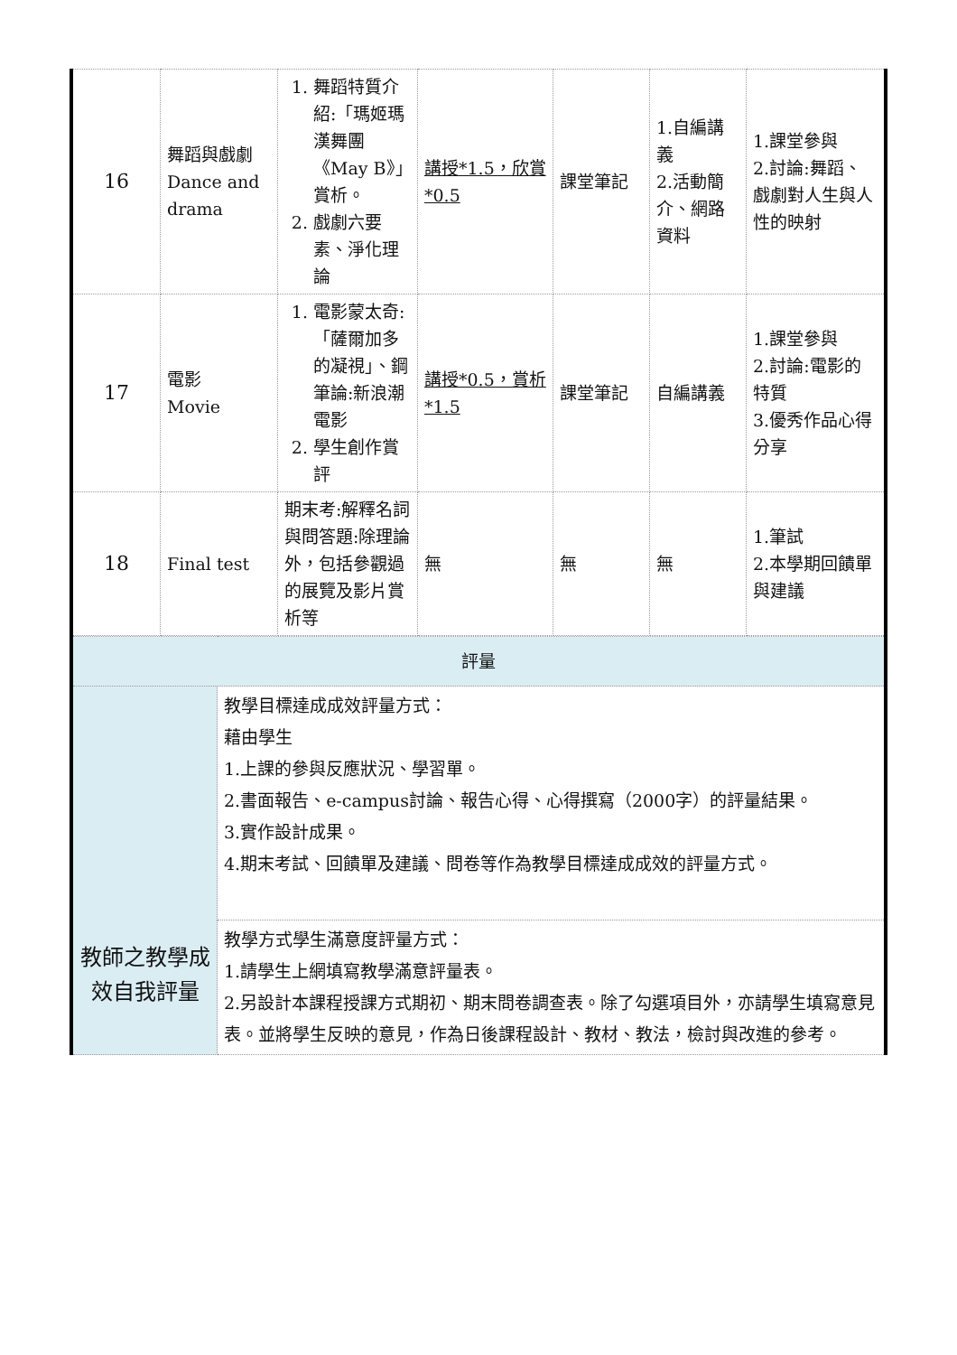| 16 | 舞蹈與戲劇 Dance and drama | 1. 舞蹈特質介紹:「瑪姬瑪漢舞團《May B》」賞析。 2. 戲劇六要素、淨化理論 | 講授*1.5，欣賞*0.5 | 課堂筆記 | 1.自編講義 2.活動簡介、網路資料 | 1.課堂參與 2.討論:舞蹈、戲劇對人生與人性的映射 |
| 17 | 電影 Movie | 1. 電影蒙太奇:「薩爾加多的凝視」、鋼筆論:新浪潮電影 2. 學生創作賞評 | 講授*0.5，賞析*1.5 | 課堂筆記 | 自編講義 | 1.課堂參與 2.討論:電影的特質 3.優秀作品心得分享 |
| 18 | Final test | 期末考:解釋名詞與問答題:除理論外，包括參觀過的展覽及影片賞析等 | 無 | 無 | 無 | 1.筆試 2.本學期回饋單與建議 |
| 評量 | |
| 教師之教學成效自我評量 | 教學目標達成成效評量方式： 藉由學生 1.上課的參與反應狀況、學習單。 2.書面報告、e-campus討論、報告心得、心得撰寫（2000字）的評量結果。 3.實作設計成果。 4.期末考試、回饋單及建議、問卷等作為教學目標達成成效的評量方式。 |
| | 教學方式學生滿意度評量方式： 1.請學生上網填寫教學滿意評量表。 2.另設計本課程授課方式期初、期末問卷調查表。除了勾選項目外，亦請學生填寫意見表。並將學生反映的意見，作為日後課程設計、教材、教法，檢討與改進的參考。 |